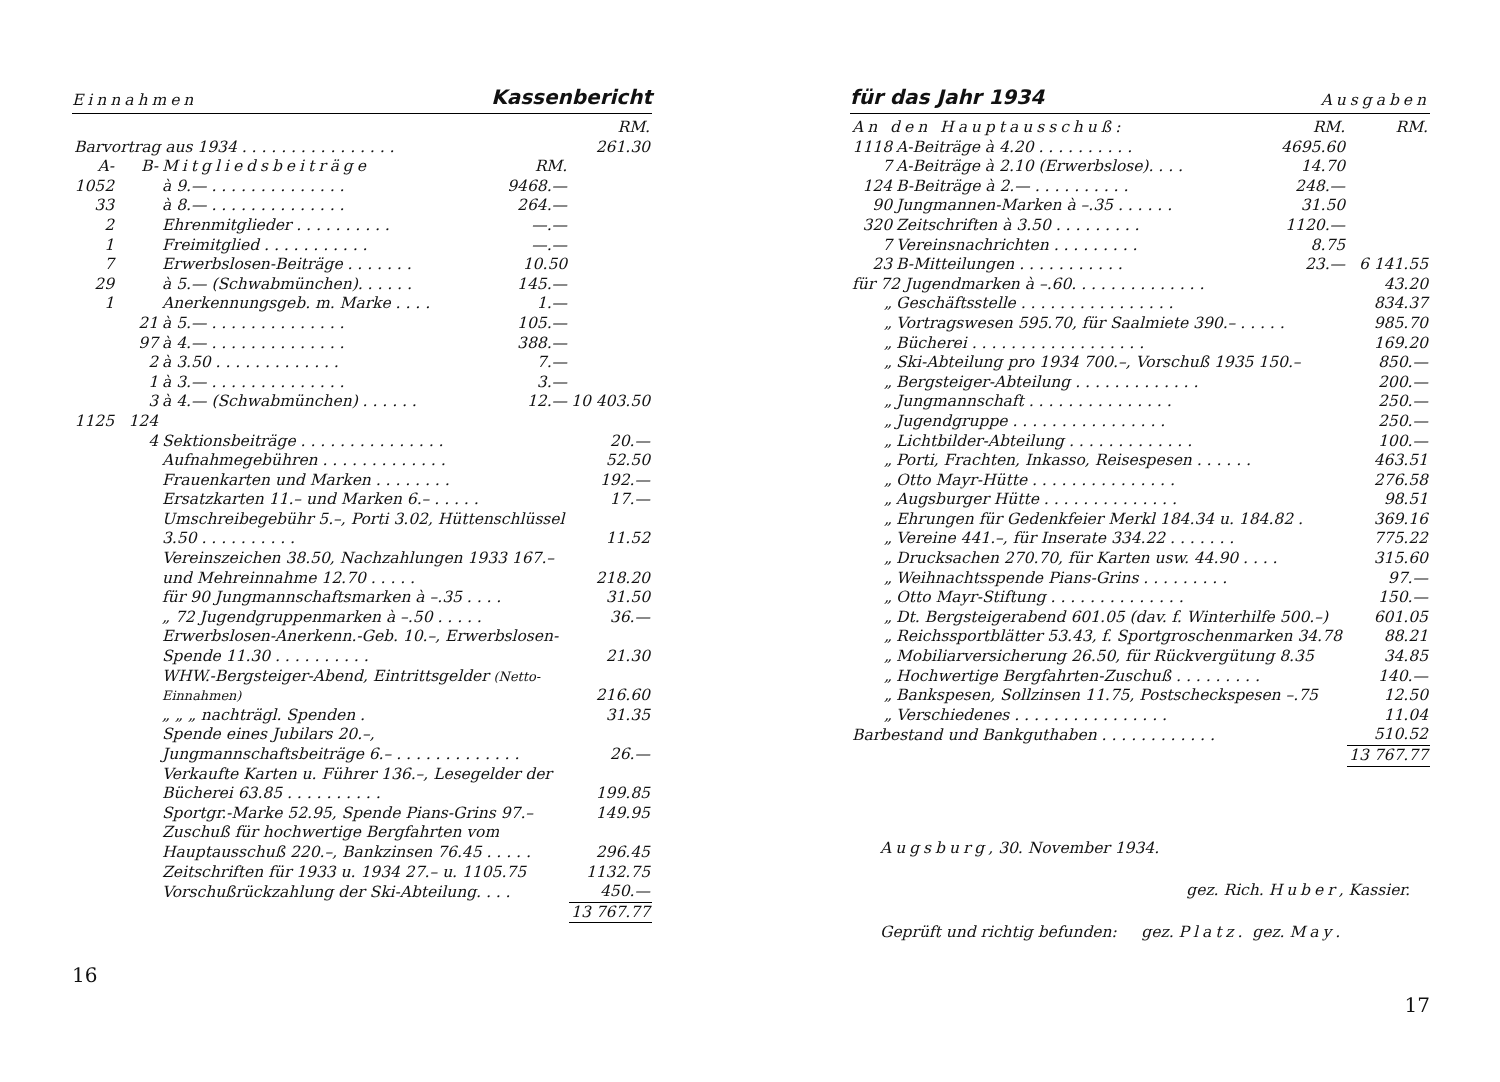Einnahmen Kassenbericht
| | | | | RM. |
| Barvortrag aus 1934 . . . . . . . . . . . . . . . . | | | | 261.30 |
| A- | B- | Mitgliedsbeiträge | RM. | |
| 1052 | | à 9.— . . . . . . . . . . . . . . | 9468.— | |
| 33 | | à 8.— . . . . . . . . . . . . . . | 264.— | |
| 2 | | Ehrenmitglieder . . . . . . . . . . | —.— | |
| 1 | | Freimitglied . . . . . . . . . . . | —.— | |
| 7 | | Erwerbslosen-Beiträge . . . . . . . | 10.50 | |
| 29 | | à 5.— (Schwabmünchen). . . . . . | 145.— | |
| 1 | | Anerkennungsgeb. m. Marke . . . . | 1.— | |
| | 21 | à 5.— . . . . . . . . . . . . . . | 105.— | |
| | 97 | à 4.— . . . . . . . . . . . . . . | 388.— | |
| | 2 | à 3.50 . . . . . . . . . . . . . | 7.— | |
| | 1 | à 3.— . . . . . . . . . . . . . . | 3.— | |
| | 3 | à 4.— (Schwabmünchen) . . . . . . | 12.— | 10 403.50 |
| 1125 | 124 | | | |
| | 4 | Sektionsbeiträge . . . . . . . . . . . . . . . | | 20.— |
| | | Aufnahmegebühren . . . . . . . . . . . . . | | 52.50 |
| | | Frauenkarten und Marken . . . . . . . . | | 192.— |
| | | Ersatzkarten 11.– und Marken 6.– . . . . . | | 17.— |
| | | Umschreibegebühr 5.–, Porti 3.02, Hüttenschlüssel 3.50 . . . . . . . . . . | | 11.52 |
| | | Vereinszeichen 38.50, Nachzahlungen 1933 167.– und Mehreinnahme 12.70 . . . . . | | 218.20 |
| | | für 90 Jungmannschaftsmarken à –.35 . . . . | | 31.50 |
| | | „ 72 Jugendgruppenmarken à –.50 . . . . . | | 36.— |
| | | Erwerbslosen-Anerkenn.-Geb. 10.–, Erwerbslosen-Spende 11.30 . . . . . . . . . . | | 21.30 |
| | | WHW.-Bergsteiger-Abend, Eintrittsgelder (Netto-Einnahmen) | | 216.60 |
| | | „ „ „ nachträgl. Spenden . | | 31.35 |
| | | Spende eines Jubilars 20.–, Jungmannschaftsbeiträge 6.– . . . . . . . . . . . . . | | 26.— |
| | | Verkaufte Karten u. Führer 136.–, Lesegelder der Bücherei 63.85 . . . . . . . . . . | | 199.85 |
| | | Sportgr.-Marke 52.95, Spende Pians-Grins 97.– | | 149.95 |
| | | Zuschuß für hochwertige Bergfahrten vom Hauptausschuß 220.–, Bankzinsen 76.45 . . . . . | | 296.45 |
| | | Zeitschriften für 1933 u. 1934 27.– u. 1105.75 | | 1132.75 |
| | | Vorschußrückzahlung der Ski-Abteilung. . . . | | 450.— |
| | | | | 13 767.77 |
16
für das Jahr 1934 Ausgaben
| An den Hauptausschuß: | | RM. | RM. |
| 1118 | A-Beiträge à 4.20 . . . . . . . . . . | 4695.60 | |
| 7 | A-Beiträge à 2.10 (Erwerbslose). . . . | 14.70 | |
| 124 | B-Beiträge à 2.— . . . . . . . . . . | 248.— | |
| 90 | Jungmannen-Marken à –.35 . . . . . . | 31.50 | |
| 320 | Zeitschriften à 3.50 . . . . . . . . . | 1120.— | |
| 7 | Vereinsnachrichten . . . . . . . . . | 8.75 | |
| 23 | B-Mitteilungen . . . . . . . . . . . | 23.— | 6 141.55 |
| für 72 Jugendmarken à –.60. . . . . . . . . . . . . . | | | 43.20 |
| „ | Geschäftsstelle . . . . . . . . . . . . . . . . | | 834.37 |
| „ | Vortragswesen 595.70, für Saalmiete 390.– . . . . . | | 985.70 |
| „ | Bücherei . . . . . . . . . . . . . . . . . . | | 169.20 |
| „ | Ski-Abteilung pro 1934 700.–, Vorschuß 1935 150.– | | 850.— |
| „ | Bergsteiger-Abteilung . . . . . . . . . . . . . | | 200.— |
| „ | Jungmannschaft . . . . . . . . . . . . . . . | | 250.— |
| „ | Jugendgruppe . . . . . . . . . . . . . . . . | | 250.— |
| „ | Lichtbilder-Abteilung . . . . . . . . . . . . . | | 100.— |
| „ | Porti, Frachten, Inkasso, Reisespesen . . . . . . | | 463.51 |
| „ | Otto Mayr-Hütte . . . . . . . . . . . . . . . | | 276.58 |
| „ | Augsburger Hütte . . . . . . . . . . . . . . | | 98.51 |
| „ | Ehrungen für Gedenkfeier Merkl 184.34 u. 184.82 . | | 369.16 |
| „ | Vereine 441.–, für Inserate 334.22 . . . . . . . | | 775.22 |
| „ | Drucksachen 270.70, für Karten usw. 44.90 . . . . | | 315.60 |
| „ | Weihnachtsspende Pians-Grins . . . . . . . . . | | 97.— |
| „ | Otto Mayr-Stiftung . . . . . . . . . . . . . . | | 150.— |
| „ | Dt. Bergsteigerabend 601.05 (dav. f. Winterhilfe 500.–) | | 601.05 |
| „ | Reichssportblätter 53.43, f. Sportgroschenmarken 34.78 | | 88.21 |
| „ | Mobiliarversicherung 26.50, für Rückvergütung 8.35 | | 34.85 |
| „ | Hochwertige Bergfahrten-Zuschuß . . . . . . . . . | | 140.— |
| „ | Bankspesen, Sollzinsen 11.75, Postscheckspesen –.75 | | 12.50 |
| „ | Verschiedenes . . . . . . . . . . . . . . . . | | 11.04 |
| Barbestand und Bankguthaben . . . . . . . . . . . . | | | 510.52 |
| | | | 13 767.77 |
Augsburg, 30. November 1934.
gez. Rich. Huber, Kassier.
Geprüft und richtig befunden: gez. Platz. gez. May.
17